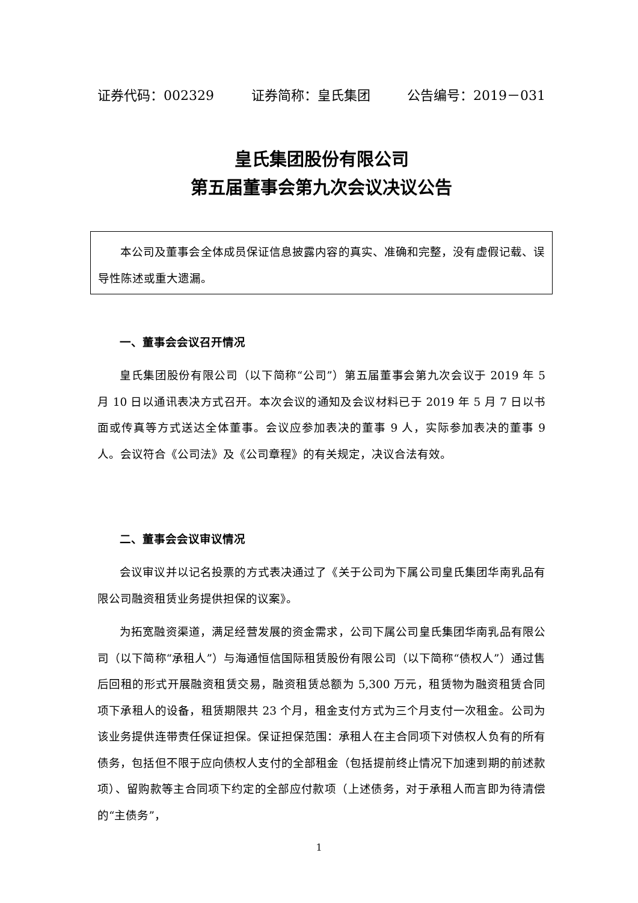证券代码：002329 证券简称：皇氏集团 公告编号：2019－031
皇氏集团股份有限公司
第五届董事会第九次会议决议公告
本公司及董事会全体成员保证信息披露内容的真实、准确和完整，没有虚假记载、误导性陈述或重大遗漏。
一、董事会会议召开情况
皇氏集团股份有限公司（以下简称“公司”）第五届董事会第九次会议于 2019 年 5 月 10 日以通讯表决方式召开。本次会议的通知及会议材料已于 2019 年 5 月 7 日以书面或传真等方式送达全体董事。会议应参加表决的董事 9 人，实际参加表决的董事 9 人。会议符合《公司法》及《公司章程》的有关规定，决议合法有效。
二、董事会会议审议情况
会议审议并以记名投票的方式表决通过了《关于公司为下属公司皇氏集团华南乳品有限公司融资租赁业务提供担保的议案》。
为拓宽融资渠道，满足经营发展的资金需求，公司下属公司皇氏集团华南乳品有限公司（以下简称“承租人”）与海通恒信国际租赁股份有限公司（以下简称“债权人”）通过售后回租的形式开展融资租赁交易，融资租赁总额为 5,300 万元，租赁物为融资租赁合同项下承租人的设备，租赁期限共 23 个月，租金支付方式为三个月支付一次租金。公司为该业务提供连带责任保证担保。保证担保范围：承租人在主合同项下对债权人负有的所有债务，包括但不限于应向债权人支付的全部租金（包括提前终止情况下加速到期的前述款项）、留购款等主合同项下约定的全部应付款项（上述债务，对于承租人而言即为待清偿的“主债务”，
1